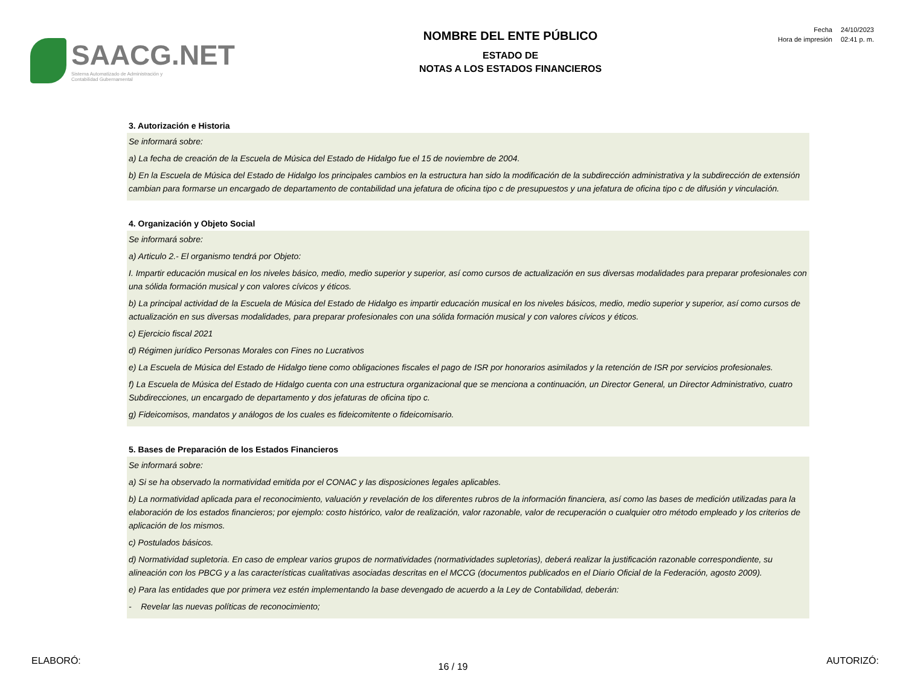SAACG.NET
Sistema Automatizado de Administración y
Contabilidad Gubernamental
NOMBRE DEL ENTE PÚBLICO
ESTADO DE
NOTAS A LOS ESTADOS FINANCIEROS
| Fecha | 24/10/2023 |
| Hora de impresión | 02:41 p. m. |
3. Autorización e Historia
Se informará sobre:
a) La fecha de creación de la Escuela de Música del Estado de Hidalgo fue el 15 de noviembre de 2004.
b) En la Escuela de Música del Estado de Hidalgo los principales cambios en la estructura han sido la modificación de la subdirección administrativa y la subdirección de extensión cambian para formarse un encargado de departamento de contabilidad una jefatura de oficina tipo c de presupuestos y una jefatura de oficina tipo c de difusión y vinculación.
4. Organización y Objeto Social
Se informará sobre:
a) Articulo 2.- El organismo tendrá por Objeto:
I. Impartir educación musical en los niveles básico, medio, medio superior y superior, así como cursos de actualización en sus diversas modalidades para preparar profesionales con una sólida formación musical y con valores cívicos y éticos.
b) La principal actividad de la Escuela de Música del Estado de Hidalgo es impartir educación musical en los niveles básicos, medio, medio superior y superior, así como cursos de actualización en sus diversas modalidades, para preparar profesionales con una sólida formación musical y con valores cívicos y éticos.
c) Ejercicio fiscal 2021
d) Régimen jurídico Personas Morales con Fines no Lucrativos
e) La Escuela de Música del Estado de Hidalgo tiene como obligaciones fiscales el pago de ISR por honorarios asimilados y la retención de ISR por servicios profesionales.
f) La Escuela de Música del Estado de Hidalgo cuenta con una estructura organizacional que se menciona a continuación, un Director General, un Director Administrativo, cuatro Subdirecciones, un encargado de departamento y dos jefaturas de oficina tipo c.
g) Fideicomisos, mandatos y análogos de los cuales es fideicomitente o fideicomisario.
5. Bases de Preparación de los Estados Financieros
Se informará sobre:
a) Si se ha observado la normatividad emitida por el CONAC y las disposiciones legales aplicables.
b) La normatividad aplicada para el reconocimiento, valuación y revelación de los diferentes rubros de la información financiera, así como las bases de medición utilizadas para la elaboración de los estados financieros; por ejemplo: costo histórico, valor de realización, valor razonable, valor de recuperación o cualquier otro método empleado y los criterios de aplicación de los mismos.
c) Postulados básicos.
d) Normatividad supletoria. En caso de emplear varios grupos de normatividades (normatividades supletorias), deberá realizar la justificación razonable correspondiente, su alineación con los PBCG y a las características cualitativas asociadas descritas en el MCCG (documentos publicados en el Diario Oficial de la Federación, agosto 2009).
e) Para las entidades que por primera vez estén implementando la base devengado de acuerdo a la Ley de Contabilidad, deberán:
- Revelar las nuevas políticas de reconocimiento;
ELABORÓ: AUTORIZÓ:
16 / 19